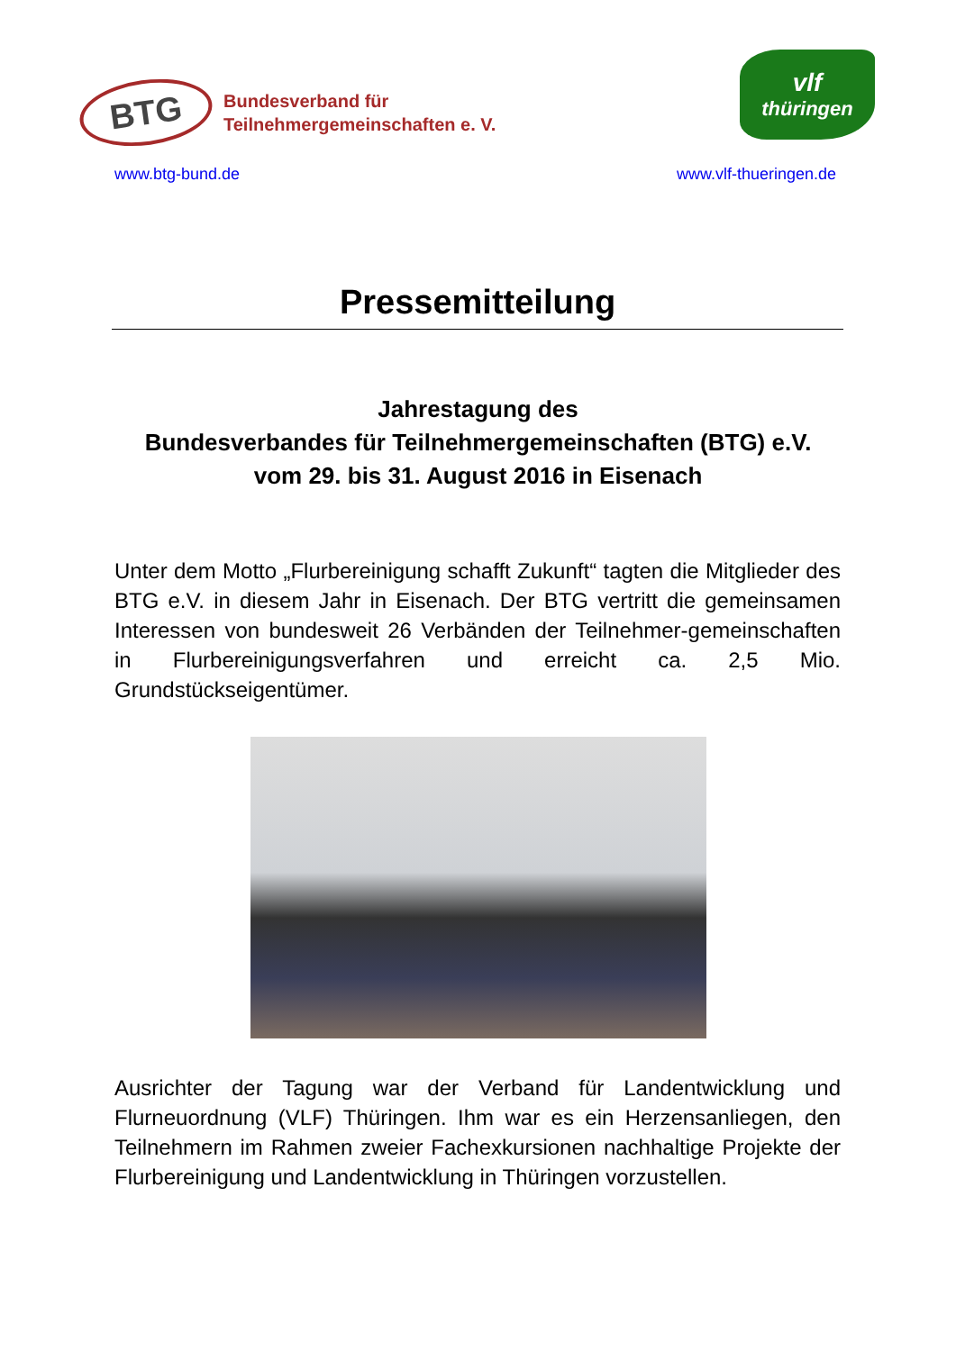BTG
Bundesverband für
Teilnehmergemeinschaften e. V.
vlf
thüringen
www.btg-bund.de www.vlf-thueringen.de
Pressemitteilung
Jahrestagung des
Bundesverbandes für Teilnehmergemeinschaften (BTG) e.V.
vom 29. bis 31. August 2016 in Eisenach
Unter dem Motto „Flurbereinigung schafft Zukunft“ tagten die Mitglieder des BTG e.V. in diesem Jahr in Eisenach. Der BTG vertritt die gemeinsamen Interessen von bundesweit 26 Verbänden der Teilnehmer-gemeinschaften in Flurbereinigungsverfahren und erreicht ca. 2,5 Mio. Grundstückseigentümer.
Ausrichter der Tagung war der Verband für Landentwicklung und Flurneuordnung (VLF) Thüringen. Ihm war es ein Herzensanliegen, den Teilnehmern im Rahmen zweier Fachexkursionen nachhaltige Projekte der Flurbereinigung und Landentwicklung in Thüringen vorzustellen.